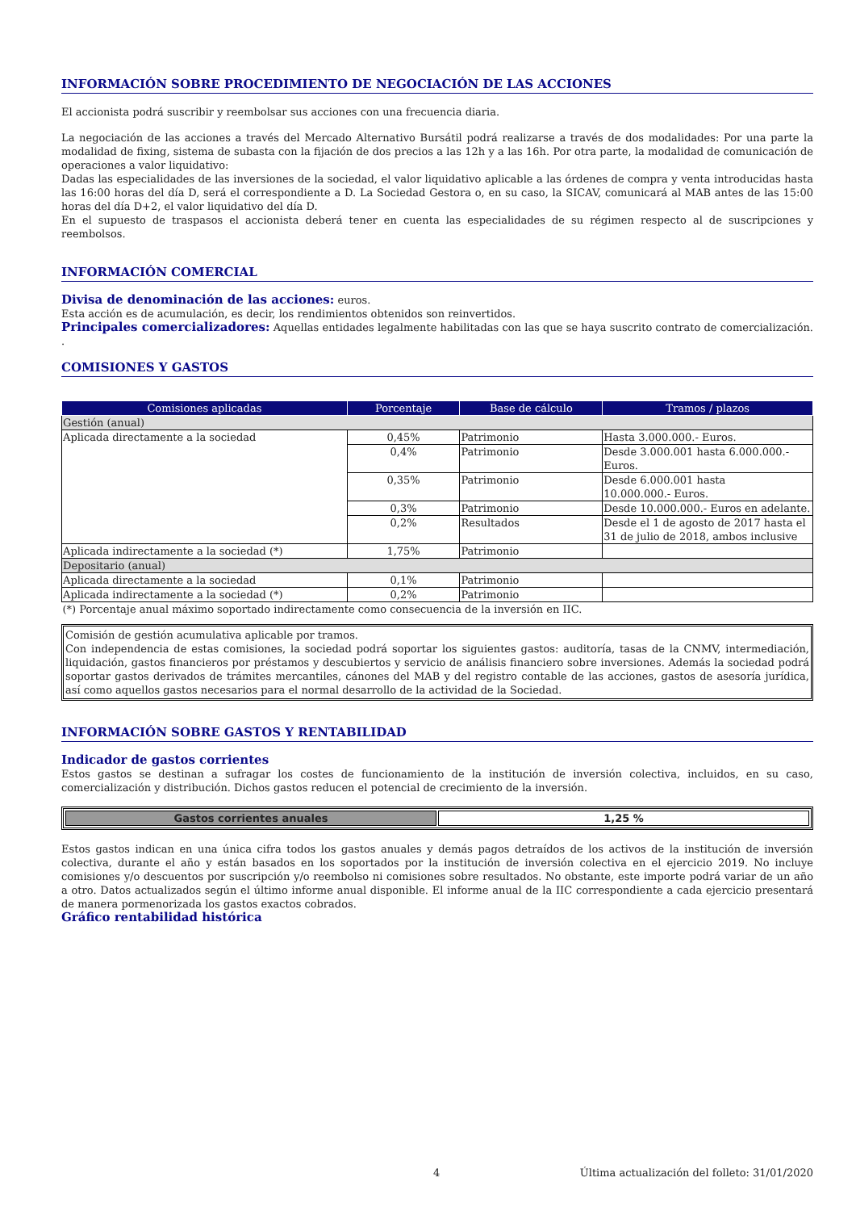INFORMACIÓN SOBRE PROCEDIMIENTO DE NEGOCIACIÓN DE LAS ACCIONES
El accionista podrá suscribir y reembolsar sus acciones con una frecuencia diaria.
La negociación de las acciones a través del Mercado Alternativo Bursátil podrá realizarse a través de dos modalidades: Por una parte la modalidad de fixing, sistema de subasta con la fijación de dos precios a las 12h y a las 16h. Por otra parte, la modalidad de comunicación de operaciones a valor liquidativo:
Dadas las especialidades de las inversiones de la sociedad, el valor liquidativo aplicable a las órdenes de compra y venta introducidas hasta las 16:00 horas del día D, será el correspondiente a D. La Sociedad Gestora o, en su caso, la SICAV, comunicará al MAB antes de las 15:00 horas del día D+2, el valor liquidativo del día D.
En el supuesto de traspasos el accionista deberá tener en cuenta las especialidades de su régimen respecto al de suscripciones y reembolsos.
INFORMACIÓN COMERCIAL
Divisa de denominación de las acciones: euros.
Esta acción es de acumulación, es decir, los rendimientos obtenidos son reinvertidos.
Principales comercializadores: Aquellas entidades legalmente habilitadas con las que se haya suscrito contrato de comercialización. .
COMISIONES Y GASTOS
| Comisiones aplicadas | Porcentaje | Base de cálculo | Tramos / plazos |
| --- | --- | --- | --- |
| Gestión (anual) | | | |
| Aplicada directamente a la sociedad | 0,45% | Patrimonio | Hasta 3.000.000.- Euros. |
| | 0,4% | Patrimonio | Desde 3.000.001 hasta 6.000.000.- Euros. |
| | 0,35% | Patrimonio | Desde 6.000.001 hasta 10.000.000.- Euros. |
| | 0,3% | Patrimonio | Desde 10.000.000.- Euros en adelante. |
| | 0,2% | Resultados | Desde el 1 de agosto de 2017 hasta el 31 de julio de 2018, ambos inclusive |
| Aplicada indirectamente a la sociedad (*) | 1,75% | Patrimonio | |
| Depositario (anual) | | | |
| Aplicada directamente a la sociedad | 0,1% | Patrimonio | |
| Aplicada indirectamente a la sociedad (*) | 0,2% | Patrimonio | |
| (*) Porcentaje anual máximo soportado indirectamente como consecuencia de la inversión en IIC. | | | |
Comisión de gestión acumulativa aplicable por tramos.
Con independencia de estas comisiones, la sociedad podrá soportar los siguientes gastos: auditoría, tasas de la CNMV, intermediación, liquidación, gastos financieros por préstamos y descubiertos y servicio de análisis financiero sobre inversiones. Además la sociedad podrá soportar gastos derivados de trámites mercantiles, cánones del MAB y del registro contable de las acciones, gastos de asesoría jurídica, así como aquellos gastos necesarios para el normal desarrollo de la actividad de la Sociedad.
INFORMACIÓN SOBRE GASTOS Y RENTABILIDAD
Indicador de gastos corrientes
Estos gastos se destinan a sufragar los costes de funcionamiento de la institución de inversión colectiva, incluidos, en su caso, comercialización y distribución. Dichos gastos reducen el potencial de crecimiento de la inversión.
| Gastos corrientes anuales | 1,25 % |
Estos gastos indican en una única cifra todos los gastos anuales y demás pagos detraídos de los activos de la institución de inversión colectiva, durante el año y están basados en los soportados por la institución de inversión colectiva en el ejercicio 2019. No incluye comisiones y/o descuentos por suscripción y/o reembolso ni comisiones sobre resultados. No obstante, este importe podrá variar de un año a otro. Datos actualizados según el último informe anual disponible. El informe anual de la IIC correspondiente a cada ejercicio presentará de manera pormenorizada los gastos exactos cobrados.
Gráfico rentabilidad histórica
4 Última actualización del folleto: 31/01/2020